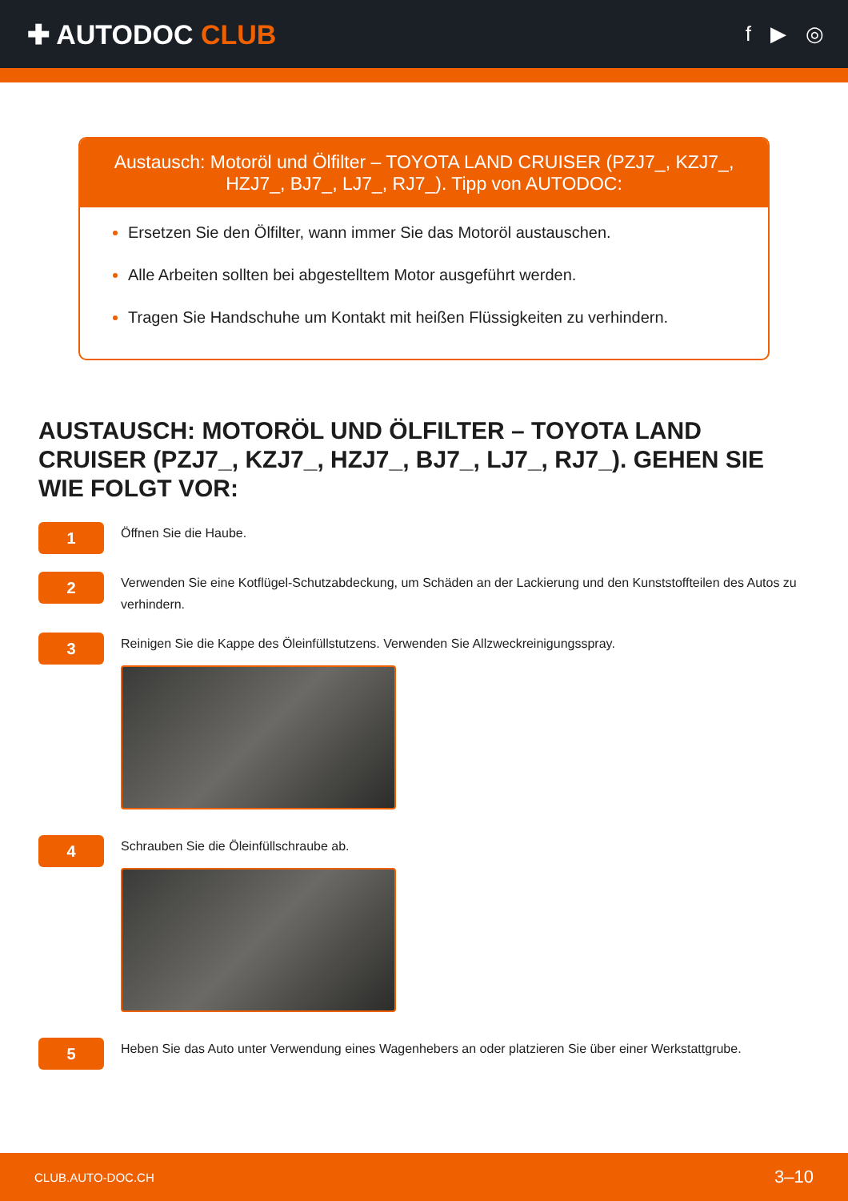✚ AUTODOC CLUB
f ▶ ◎
Austausch: Motoröl und Ölfilter – TOYOTA LAND CRUISER (PZJ7_, KZJ7_, HZJ7_, BJ7_, LJ7_, RJ7_). Tipp von AUTODOC:
Ersetzen Sie den Ölfilter, wann immer Sie das Motoröl austauschen.
Alle Arbeiten sollten bei abgestelltem Motor ausgeführt werden.
Tragen Sie Handschuhe um Kontakt mit heißen Flüssigkeiten zu verhindern.
AUSTAUSCH: MOTORÖL UND ÖLFILTER – TOYOTA LAND CRUISER (PZJ7_, KZJ7_, HZJ7_, BJ7_, LJ7_, RJ7_). GEHEN SIE WIE FOLGT VOR:
1
Öffnen Sie die Haube.
2
Verwenden Sie eine Kotflügel-Schutzabdeckung, um Schäden an der Lackierung und den Kunststoffteilen des Autos zu verhindern.
3
Reinigen Sie die Kappe des Öleinfüllstutzens. Verwenden Sie Allzweckreinigungsspray.
4
Schrauben Sie die Öleinfüllschraube ab.
5
Heben Sie das Auto unter Verwendung eines Wagenhebers an oder platzieren Sie über einer Werkstattgrube.
CLUB.AUTO-DOC.CH 3–10